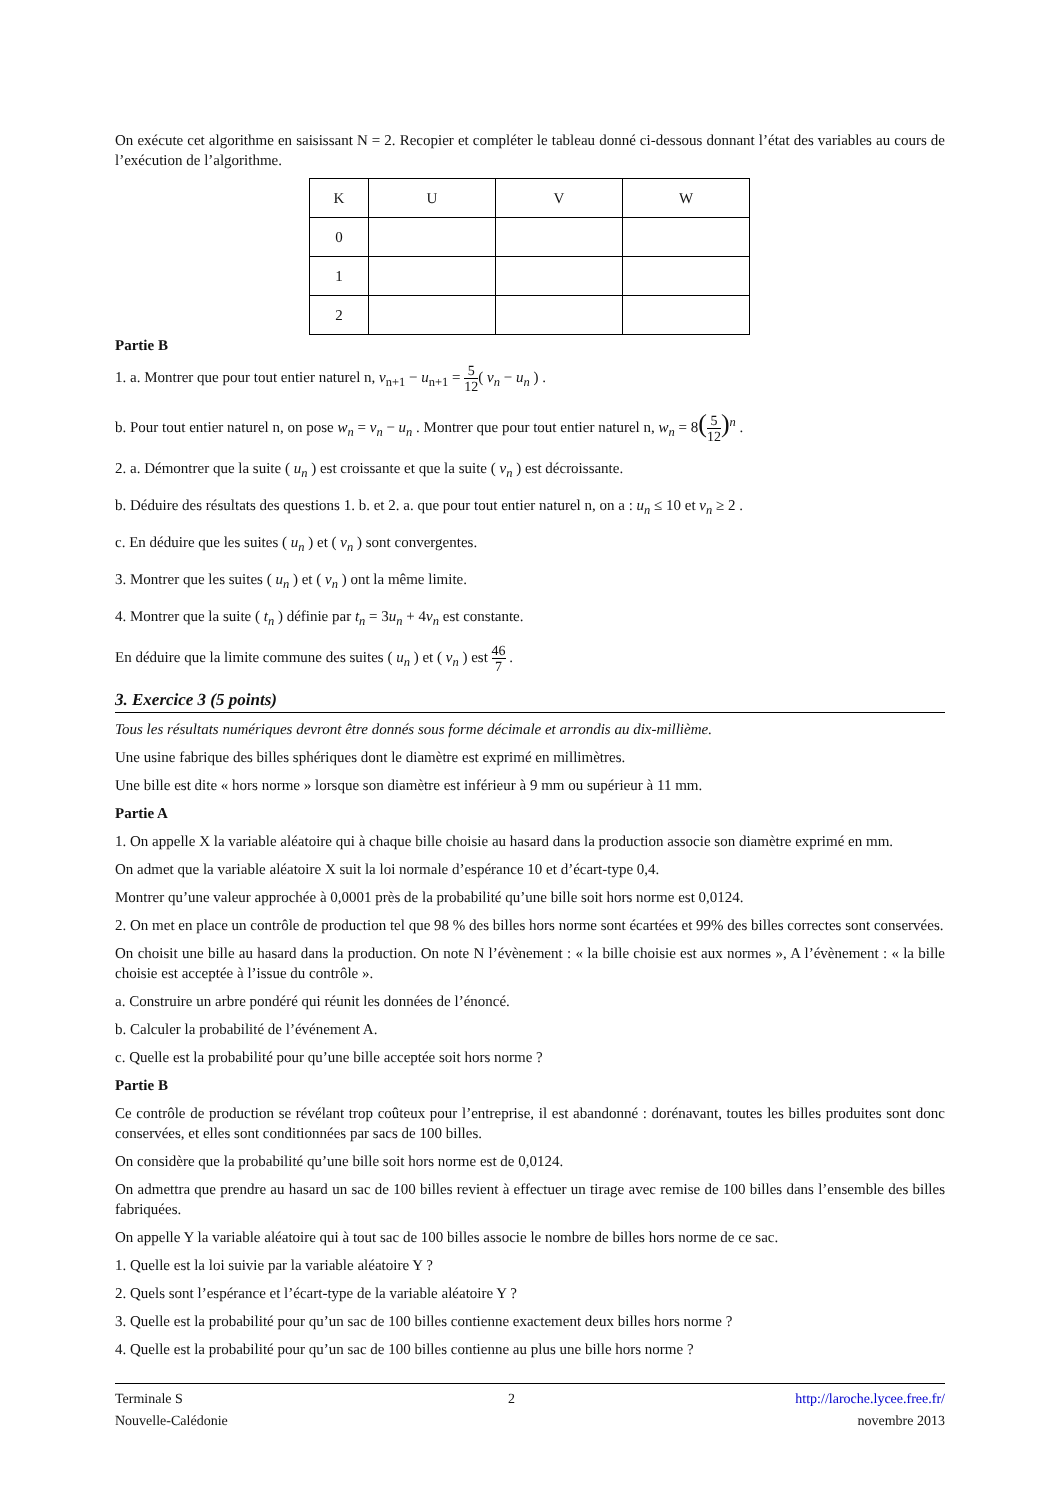On exécute cet algorithme en saisissant N = 2. Recopier et compléter le tableau donné ci-dessous donnant l’état des variables au cours de l’exécution de l’algorithme.
| K | U | V | W |
| 0 | | | |
| 1 | | | |
| 2 | | | |
Partie B
1. a. Montrer que pour tout entier naturel n, v<sub>n+1</sub> − u<sub>n+1</sub> = 5 12( v<sub>n</sub> − u<sub>n</sub> ) .
b. Pour tout entier naturel n, on pose w<sub>n</sub> = v<sub>n</sub> − u<sub>n</sub> . Montrer que pour tout entier naturel n, w<sub>n</sub> = 8(5 12)<sup>n</sup> .
2. a. Démontrer que la suite ( u<sub>n</sub> ) est croissante et que la suite ( v<sub>n</sub> ) est décroissante.
b. Déduire des résultats des questions 1. b. et 2. a. que pour tout entier naturel n, on a : u<sub>n</sub> ≤ 10 et v<sub>n</sub> ≥ 2 .
c. En déduire que les suites ( u<sub>n</sub> ) et ( v<sub>n</sub> ) sont convergentes.
3. Montrer que les suites ( u<sub>n</sub> ) et ( v<sub>n</sub> ) ont la même limite.
4. Montrer que la suite ( t<sub>n</sub> ) définie par t<sub>n</sub> = 3u<sub>n</sub> + 4v<sub>n</sub> est constante.
En déduire que la limite commune des suites ( u<sub>n</sub> ) et ( v<sub>n</sub> ) est 46 7 .
3. Exercice 3 (5 points)
Tous les résultats numériques devront être donnés sous forme décimale et arrondis au dix-millième.
Une usine fabrique des billes sphériques dont le diamètre est exprimé en millimètres.
Une bille est dite « hors norme » lorsque son diamètre est inférieur à 9 mm ou supérieur à 11 mm.
Partie A
1. On appelle X la variable aléatoire qui à chaque bille choisie au hasard dans la production associe son diamètre exprimé en mm.
On admet que la variable aléatoire X suit la loi normale d’espérance 10 et d’écart-type 0,4.
Montrer qu’une valeur approchée à 0,0001 près de la probabilité qu’une bille soit hors norme est 0,0124.
2. On met en place un contrôle de production tel que 98 % des billes hors norme sont écartées et 99% des billes correctes sont conservées.
On choisit une bille au hasard dans la production. On note N l’évènement : « la bille choisie est aux normes », A l’évènement : « la bille choisie est acceptée à l’issue du contrôle ».
a. Construire un arbre pondéré qui réunit les données de l’énoncé.
b. Calculer la probabilité de l’événement A.
c. Quelle est la probabilité pour qu’une bille acceptée soit hors norme ?
Partie B
Ce contrôle de production se révélant trop coûteux pour l’entreprise, il est abandonné : dorénavant, toutes les billes produites sont donc conservées, et elles sont conditionnées par sacs de 100 billes.
On considère que la probabilité qu’une bille soit hors norme est de 0,0124.
On admettra que prendre au hasard un sac de 100 billes revient à effectuer un tirage avec remise de 100 billes dans l’ensemble des billes fabriquées.
On appelle Y la variable aléatoire qui à tout sac de 100 billes associe le nombre de billes hors norme de ce sac.
1. Quelle est la loi suivie par la variable aléatoire Y ?
2. Quels sont l’espérance et l’écart-type de la variable aléatoire Y ?
3. Quelle est la probabilité pour qu’un sac de 100 billes contienne exactement deux billes hors norme ?
4. Quelle est la probabilité pour qu’un sac de 100 billes contienne au plus une bille hors norme ?
Terminale S
Nouvelle-Calédonie
2 http://laroche.lycee.free.fr/
novembre 2013